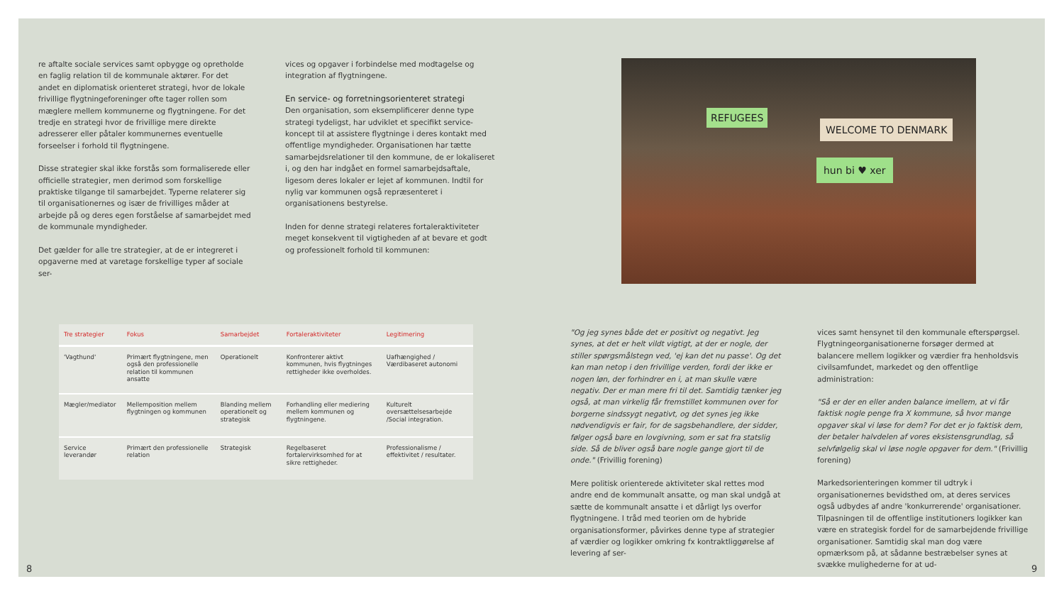re aftalte sociale services samt opbygge og opretholde en faglig relation til de kommunale aktører. For det andet en diplomatisk orienteret strategi, hvor de lokale frivillige flygtningeforeninger ofte tager rollen som mæglere mellem kommunerne og flygtningene. For det tredje en strategi hvor de frivillige mere direkte adresserer eller påtaler kommunernes eventuelle forseelser i forhold til flygtningene.
Disse strategier skal ikke forstås som formaliserede eller officielle strategier, men derimod som forskellige praktiske tilgange til samarbejdet. Typerne relaterer sig til organisationernes og især de frivilliges måder at arbejde på og deres egen forståelse af samarbejdet med de kommunale myndigheder.
Det gælder for alle tre strategier, at de er integreret i opgaverne med at varetage forskellige typer af sociale ser-
vices og opgaver i forbindelse med modtagelse og integration af flygtningene.
En service- og forretningsorienteret strategi
Den organisation, som eksemplificerer denne type strategi tydeligst, har udviklet et specifikt service-koncept til at assistere flygtninge i deres kontakt med offentlige myndigheder. Organisationen har tætte samarbejdsrelationer til den kommune, de er lokaliseret i, og den har indgået en formel samarbejdsaftale, ligesom deres lokaler er lejet af kommunen. Indtil for nylig var kommunen også repræsenteret i organisationens bestyrelse.
Inden for denne strategi relateres fortaleraktiviteter meget konsekvent til vigtigheden af at bevare et godt og professionelt forhold til kommunen:
hun bi ♥ xer
WELCOME TO DENMARK
REFUGEES
| Tre strategier | Fokus | Samarbejdet | Fortaleraktiviteter | Legitimering |
| --- | --- | --- | --- | --- |
| 'Vagthund' | Primært flygtningene, men også den professionelle relation til kommunen ansatte | Operationelt | Konfronterer aktivt kommunen, hvis flygtninges rettigheder ikke overholdes. | Uafhængighed / Værdibaseret autonomi |
| Mægler/mediator | Mellemposition mellem flygtningen og kommunen | Blanding mellem operationelt og strategisk | Forhandling eller mediering mellem kommunen og flygtningene. | Kulturelt oversættelsesarbejde /Social integration. |
| Service leverandør | Primært den professionelle relation | Strategisk | Regelbaseret fortalervirksomhed for at sikre rettigheder. | Professionalisme / effektivitet / resultater. |
"Og jeg synes både det er positivt og negativt. Jeg synes, at det er helt vildt vigtigt, at der er nogle, der stiller spørgsmålstegn ved, 'ej kan det nu passe'. Og det kan man netop i den frivillige verden, fordi der ikke er nogen løn, der forhindrer en i, at man skulle være negativ. Der er man mere fri til det. Samtidig tænker jeg også, at man virkelig får fremstillet kommunen over for borgerne sindssygt negativt, og det synes jeg ikke nødvendigvis er fair, for de sagsbehandlere, der sidder, følger også bare en lovgivning, som er sat fra statslig side. Så de bliver også bare nogle gange gjort til de onde." (Frivillig forening)
Mere politisk orienterede aktiviteter skal rettes mod andre end de kommunalt ansatte, og man skal undgå at sætte de kommunalt ansatte i et dårligt lys overfor flygtningene. I tråd med teorien om de hybride organisationsformer, påvirkes denne type af strategier af værdier og logikker omkring fx kontraktliggørelse af levering af ser-
vices samt hensynet til den kommunale efterspørgsel. Flygtningeorganisationerne forsøger dermed at balancere mellem logikker og værdier fra henholdsvis civilsamfundet, markedet og den offentlige administration:
"Så er der en eller anden balance imellem, at vi får faktisk nogle penge fra X kommune, så hvor mange opgaver skal vi løse for dem? For det er jo faktisk dem, der betaler halvdelen af vores eksistensgrundlag, så selvfølgelig skal vi løse nogle opgaver for dem." (Frivillig forening)
Markedsorienteringen kommer til udtryk i organisationernes bevidsthed om, at deres services også udbydes af andre 'konkurrerende' organisationer. Tilpasningen til de offentlige institutioners logikker kan være en strategisk fordel for de samarbejdende frivillige organisationer. Samtidig skal man dog være opmærksom på, at sådanne bestræbelser synes at svække mulighederne for at ud-
8 9